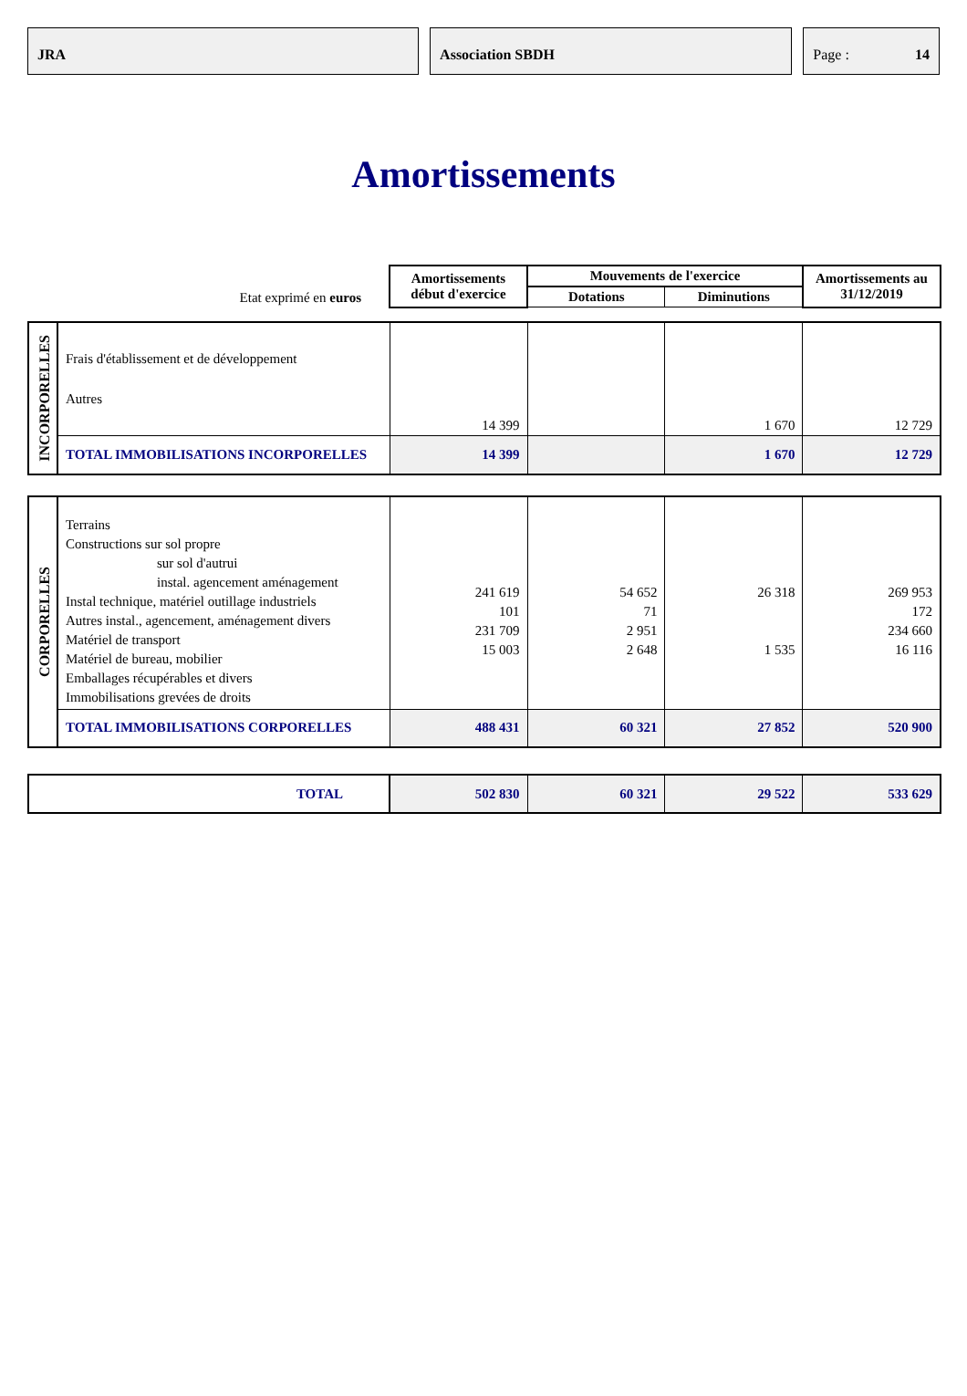JRA Association SBDH Page : 14
Amortissements
| Etat exprimé en euros | | Amortissements début d'exercice | Mouvements de l'exercice | | Amortissements au 31/12/2019 |
| | | | Dotations | Diminutions | |
| INCORPORELLES | Frais d'établissement et de développement Autres | 14 399 | | 1 670 | 12 729 |
| | TOTAL IMMOBILISATIONS INCORPORELLES | 14 399 | | 1 670 | 12 729 |
| CORPORELLES | Terrains Constructions sur sol propre sur sol d'autrui instal. agencement aménagement Instal technique, matériel outillage industriels Autres instal., agencement, aménagement divers Matériel de transport Matériel de bureau, mobilier Emballages récupérables et divers Immobilisations grevées de droits | 241 619 101 231 709 15 003 | 54 652 71 2 951 2 648 | 26 318 1 535 | 269 953 172 234 660 16 116 |
| | TOTAL IMMOBILISATIONS CORPORELLES | 488 431 | 60 321 | 27 852 | 520 900 |
| TOTAL | | 502 830 | 60 321 | 29 522 | 533 629 |